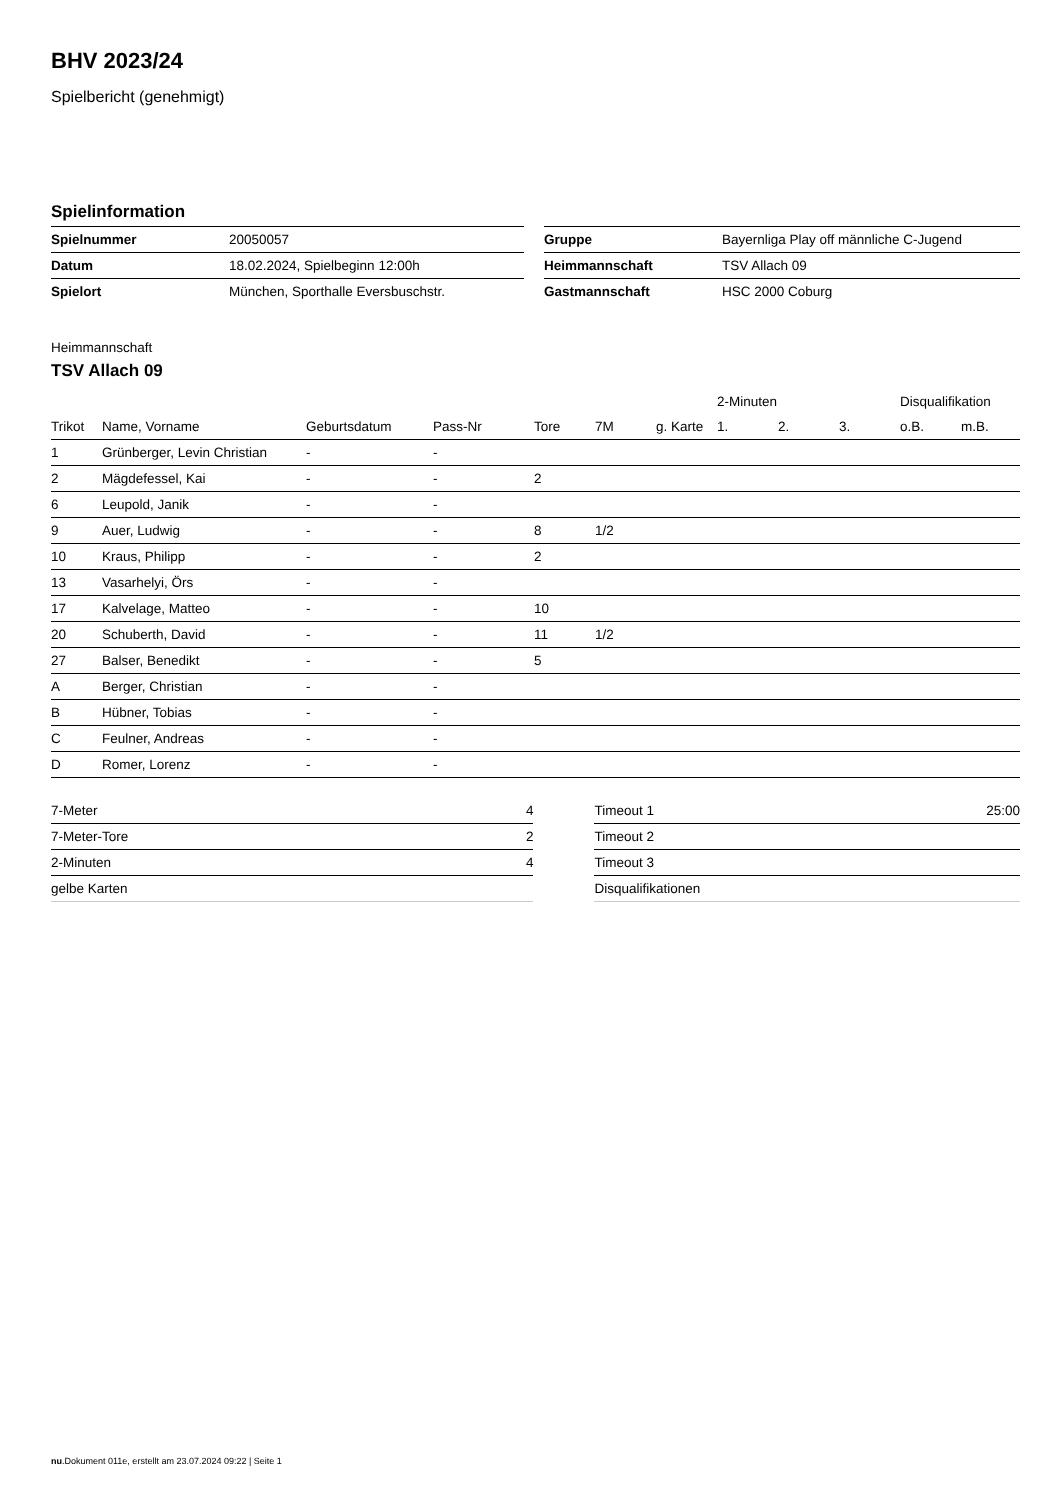BHV 2023/24
Spielbericht (genehmigt)
Spielinformation
| Spielnummer | 20050057 |
| Datum | 18.02.2024, Spielbeginn 12:00h |
| Spielort | München, Sporthalle Eversbuschstr. |
| Gruppe | Bayernliga Play off männliche C-Jugend |
| Heimmannschaft | TSV Allach 09 |
| Gastmannschaft | HSC 2000 Coburg |
Heimmannschaft
TSV Allach 09
| | | | | | | | 2-Minuten | | | Disqualifikation | |
| --- | --- | --- | --- | --- | --- | --- | --- | --- | --- | --- | --- |
| Trikot | Name, Vorname | Geburtsdatum | Pass-Nr | Tore | 7M | g. Karte | 1. | 2. | 3. | o.B. | m.B. |
| 1 | Grünberger, Levin Christian | - | - | | | | | | | | |
| 2 | Mägdefessel, Kai | - | - | 2 | | | | | | | |
| 6 | Leupold, Janik | - | - | | | | | | | | |
| 9 | Auer, Ludwig | - | - | 8 | 1/2 | | | | | | |
| 10 | Kraus, Philipp | - | - | 2 | | | | | | | |
| 13 | Vasarhelyi, Örs | - | - | | | | | | | | |
| 17 | Kalvelage, Matteo | - | - | 10 | | | | | | | |
| 20 | Schuberth, David | - | - | 11 | 1/2 | | | | | | |
| 27 | Balser, Benedikt | - | - | 5 | | | | | | | |
| A | Berger, Christian | - | - | | | | | | | | |
| B | Hübner, Tobias | - | - | | | | | | | | |
| C | Feulner, Andreas | - | - | | | | | | | | |
| D | Romer, Lorenz | - | - | | | | | | | | |
| 7-Meter | 4 |
| 7-Meter-Tore | 2 |
| 2-Minuten | 4 |
| gelbe Karten | |
| Timeout 1 | 25:00 |
| Timeout 2 | |
| Timeout 3 | |
| Disqualifikationen | |
nu.Dokument 011e, erstellt am 23.07.2024 09:22 | Seite 1